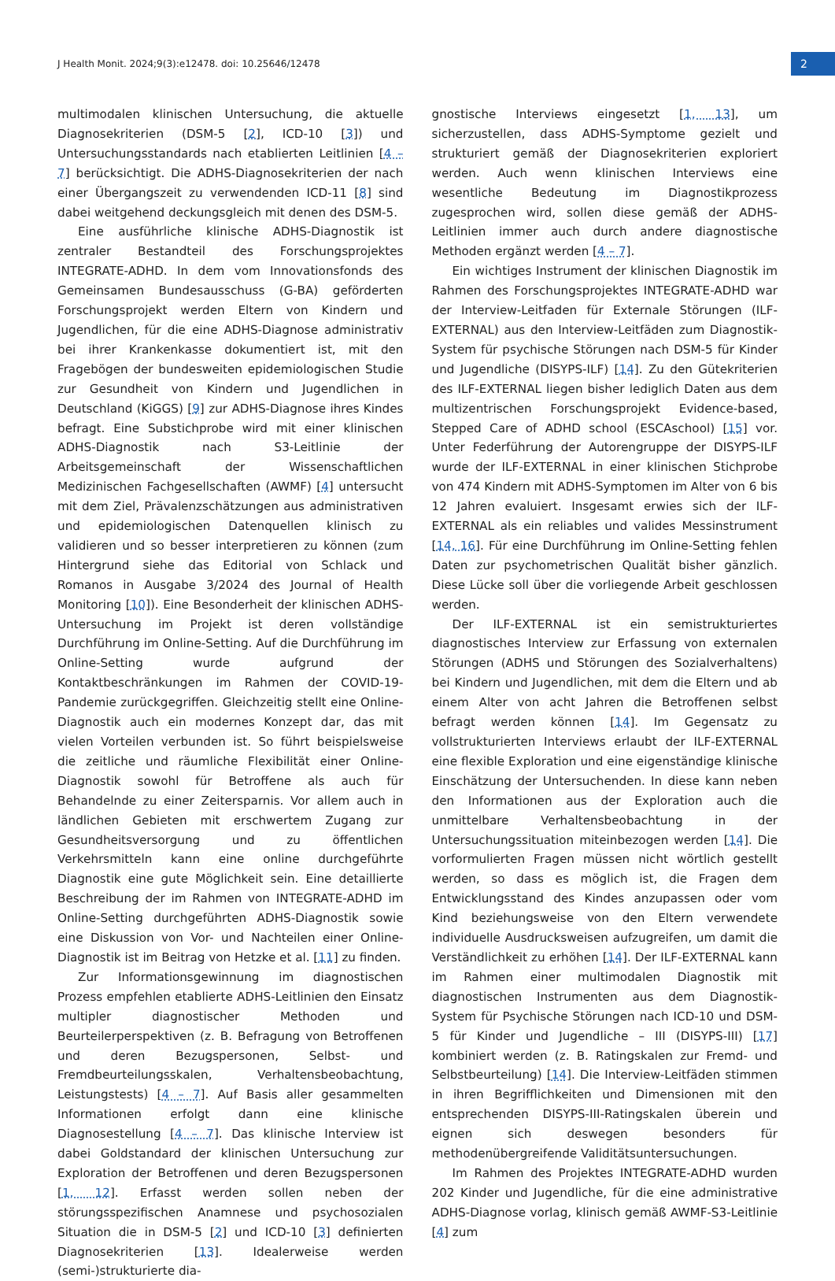J Health Monit. 2024;9(3):e12478. doi: 10.25646/12478
2
multimodalen klinischen Untersuchung, die aktuelle Diagnosekriterien (DSM-5 [2], ICD-10 [3]) und Untersuchungsstandards nach etablierten Leitlinien [4 – 7] berücksichtigt. Die ADHS-Diagnosekriterien der nach einer Übergangszeit zu verwendenden ICD-11 [8] sind dabei weitgehend deckungsgleich mit denen des DSM-5.
Eine ausführliche klinische ADHS-Diagnostik ist zentraler Bestandteil des Forschungsprojektes INTEGRATE-ADHD. In dem vom Innovationsfonds des Gemeinsamen Bundesausschuss (G-BA) geförderten Forschungsprojekt werden Eltern von Kindern und Jugendlichen, für die eine ADHS-Diagnose administrativ bei ihrer Krankenkasse dokumentiert ist, mit den Fragebögen der bundesweiten epidemiologischen Studie zur Gesundheit von Kindern und Jugendlichen in Deutschland (KiGGS) [9] zur ADHS-Diagnose ihres Kindes befragt. Eine Substichprobe wird mit einer klinischen ADHS-Diagnostik nach S3-Leitlinie der Arbeitsgemeinschaft der Wissenschaftlichen Medizinischen Fachgesellschaften (AWMF) [4] untersucht mit dem Ziel, Prävalenzschätzungen aus administrativen und epidemiologischen Datenquellen klinisch zu validieren und so besser interpretieren zu können (zum Hintergrund siehe das Editorial von Schlack und Romanos in Ausgabe 3/2024 des Journal of Health Monitoring [10]). Eine Besonderheit der klinischen ADHS-Untersuchung im Projekt ist deren vollständige Durchführung im Online-Setting. Auf die Durchführung im Online-Setting wurde aufgrund der Kontaktbeschränkungen im Rahmen der COVID-19-Pandemie zurückgegriffen. Gleichzeitig stellt eine Online-Diagnostik auch ein modernes Konzept dar, das mit vielen Vorteilen verbunden ist. So führt beispielsweise die zeitliche und räumliche Flexibilität einer Online-Diagnostik sowohl für Betroffene als auch für Behandelnde zu einer Zeitersparnis. Vor allem auch in ländlichen Gebieten mit erschwertem Zugang zur Gesundheitsversorgung und zu öffentlichen Verkehrsmitteln kann eine online durchgeführte Diagnostik eine gute Möglichkeit sein. Eine detaillierte Beschreibung der im Rahmen von INTEGRATE-ADHD im Online-Setting durchgeführten ADHS-Diagnostik sowie eine Diskussion von Vor- und Nachteilen einer Online-Diagnostik ist im Beitrag von Hetzke et al. [11] zu finden.
Zur Informationsgewinnung im diagnostischen Prozess empfehlen etablierte ADHS-Leitlinien den Einsatz multipler diagnostischer Methoden und Beurteilerperspektiven (z. B. Befragung von Betroffenen und deren Bezugspersonen, Selbst- und Fremdbeurteilungsskalen, Verhaltensbeobachtung, Leistungstests) [4 – 7]. Auf Basis aller gesammelten Informationen erfolgt dann eine klinische Diagnosestellung [4 – 7]. Das klinische Interview ist dabei Goldstandard der klinischen Untersuchung zur Exploration der Betroffenen und deren Bezugspersonen [1, 12]. Erfasst werden sollen neben der störungsspezifischen Anamnese und psychosozialen Situation die in DSM-5 [2] und ICD-10 [3] definierten Diagnosekriterien [13]. Idealerweise werden (semi-)strukturierte dia-
gnostische Interviews eingesetzt [1, 13], um sicherzustellen, dass ADHS-Symptome gezielt und strukturiert gemäß der Diagnosekriterien exploriert werden. Auch wenn klinischen Interviews eine wesentliche Bedeutung im Diagnostikprozess zugesprochen wird, sollen diese gemäß der ADHS-Leitlinien immer auch durch andere diagnostische Methoden ergänzt werden [4 – 7].
Ein wichtiges Instrument der klinischen Diagnostik im Rahmen des Forschungsprojektes INTEGRATE-ADHD war der Interview-Leitfaden für Externale Störungen (ILF-EXTERNAL) aus den Interview-Leitfäden zum Diagnostik-System für psychische Störungen nach DSM-5 für Kinder und Jugendliche (DISYPS-ILF) [14]. Zu den Gütekriterien des ILF-EXTERNAL liegen bisher lediglich Daten aus dem multizentrischen Forschungsprojekt Evidence-based, Stepped Care of ADHD school (ESCAschool) [15] vor. Unter Federführung der Autorengruppe der DISYPS-ILF wurde der ILF-EXTERNAL in einer klinischen Stichprobe von 474 Kindern mit ADHS-Symptomen im Alter von 6 bis 12 Jahren evaluiert. Insgesamt erwies sich der ILF-EXTERNAL als ein reliables und valides Messinstrument [14, 16]. Für eine Durchführung im Online-Setting fehlen Daten zur psychometrischen Qualität bisher gänzlich. Diese Lücke soll über die vorliegende Arbeit geschlossen werden.
Der ILF-EXTERNAL ist ein semistrukturiertes diagnostisches Interview zur Erfassung von externalen Störungen (ADHS und Störungen des Sozialverhaltens) bei Kindern und Jugendlichen, mit dem die Eltern und ab einem Alter von acht Jahren die Betroffenen selbst befragt werden können [14]. Im Gegensatz zu vollstrukturierten Interviews erlaubt der ILF-EXTERNAL eine flexible Exploration und eine eigenständige klinische Einschätzung der Untersuchenden. In diese kann neben den Informationen aus der Exploration auch die unmittelbare Verhaltensbeobachtung in der Untersuchungssituation miteinbezogen werden [14]. Die vorformulierten Fragen müssen nicht wörtlich gestellt werden, so dass es möglich ist, die Fragen dem Entwicklungsstand des Kindes anzupassen oder vom Kind beziehungsweise von den Eltern verwendete individuelle Ausdrucksweisen aufzugreifen, um damit die Verständlichkeit zu erhöhen [14]. Der ILF-EXTERNAL kann im Rahmen einer multimodalen Diagnostik mit diagnostischen Instrumenten aus dem Diagnostik-System für Psychische Störungen nach ICD-10 und DSM-5 für Kinder und Jugendliche – III (DISYPS-III) [17] kombiniert werden (z. B. Ratingskalen zur Fremd- und Selbstbeurteilung) [14]. Die Interview-Leitfäden stimmen in ihren Begrifflichkeiten und Dimensionen mit den entsprechenden DISYPS-III-Ratingskalen überein und eignen sich deswegen besonders für methodenübergreifende Validitätsuntersuchungen.
Im Rahmen des Projektes INTEGRATE-ADHD wurden 202 Kinder und Jugendliche, für die eine administrative ADHS-Diagnose vorlag, klinisch gemäß AWMF-S3-Leitlinie [4] zum